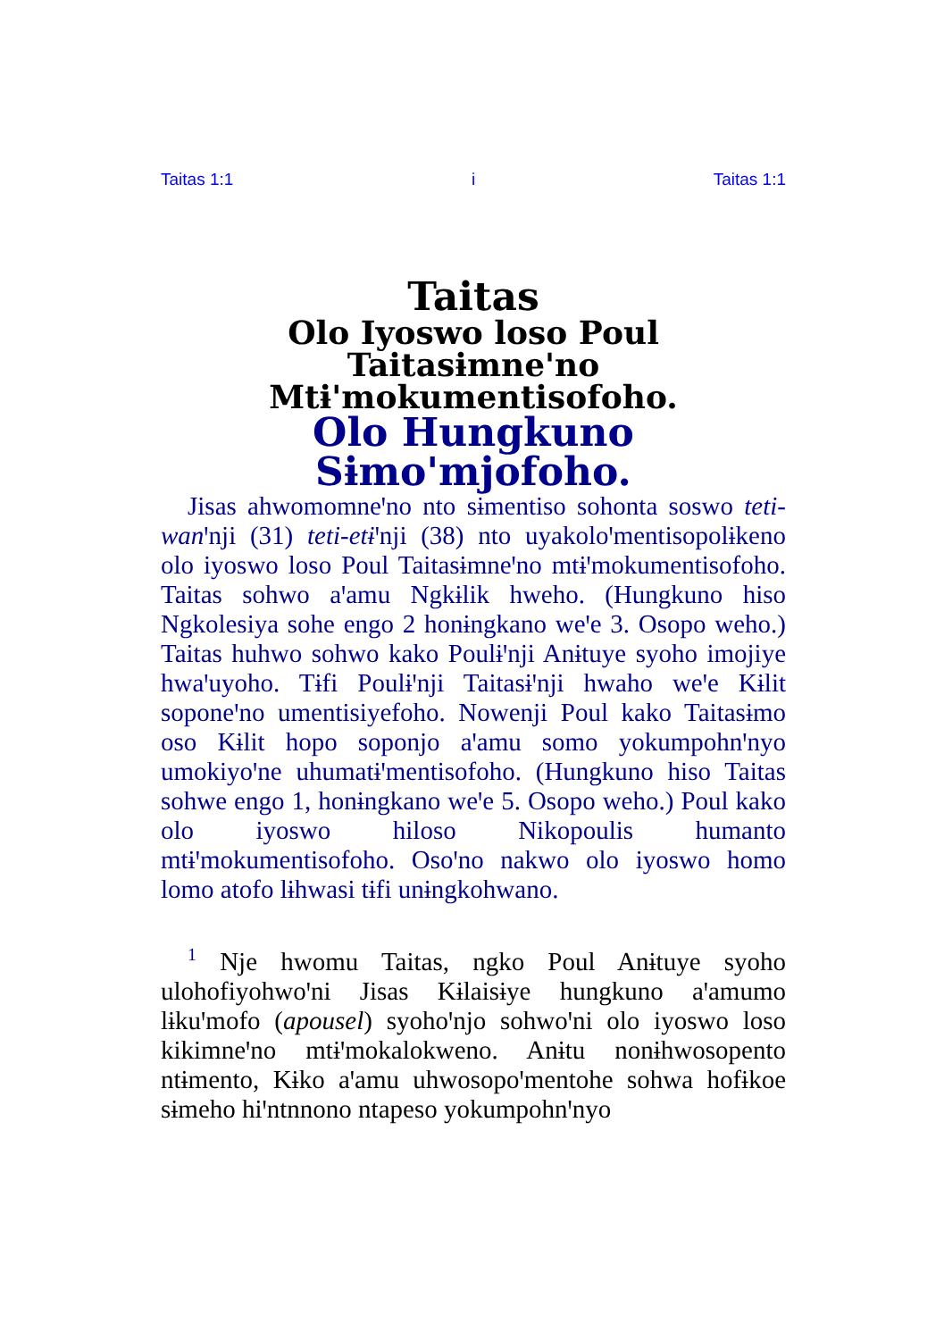Taitas 1:1 i Taitas 1:1
Taitas
Olo Iyoswo loso Poul
Taitasɨmneꞌno
Mtɨꞌmokumentisofoho.
Olo Hungkuno Sɨmoꞌmjofoho.
Jisas ahwomomneꞌno nto sɨmentiso sohonta soswo teti-wanꞌnji (31) teti-etɨꞌnji (38) nto uyakoloꞌmentisopolɨkeno olo iyoswo loso Poul Taitasɨmneꞌno mtɨꞌmokumentisofoho. Taitas sohwo aꞌamu Ngkɨlik hweho. (Hungkuno hiso Ngkolesiya sohe engo 2 honɨngkano weꞌe 3. Osopo weho.) Taitas huhwo sohwo kako Poulɨꞌnji Anɨtuye syoho imojiye hwaꞌuyoho. Tɨfi Poulɨꞌnji Taitasɨꞌnji hwaho weꞌe Kɨlit soponeꞌno umentisiyefoho. Nowenji Poul kako Taitasɨmo oso Kɨlit hopo soponjo aꞌamu somo yokumpohnꞌnyo umokiyoꞌne uhumatɨꞌmentisofoho. (Hungkuno hiso Taitas sohwe engo 1, honɨngkano weꞌe 5. Osopo weho.) Poul kako olo iyoswo hiloso Nikopoulis humanto mtɨꞌmokumentisofoho. Osoꞌno nakwo olo iyoswo homo lomo atofo lɨhwasi tɨfi unɨngkohwano.
<sup>1</sup> Nje hwomu Taitas, ngko Poul Anɨtuye syoho ulohofiyohwoꞌni Jisas Kɨlaisɨye hungkuno aꞌamumo lɨkuꞌmofo (apousel) syohoꞌnjo sohwoꞌni olo iyoswo loso kikimneꞌno mtɨꞌmokalokweno. Anɨtu nonɨhwosopento ntɨmento, Kɨko aꞌamu uhwosopoꞌmentohe sohwa hofɨkoe sɨmeho hiꞌntnnono ntapeso yokumpohnꞌnyo